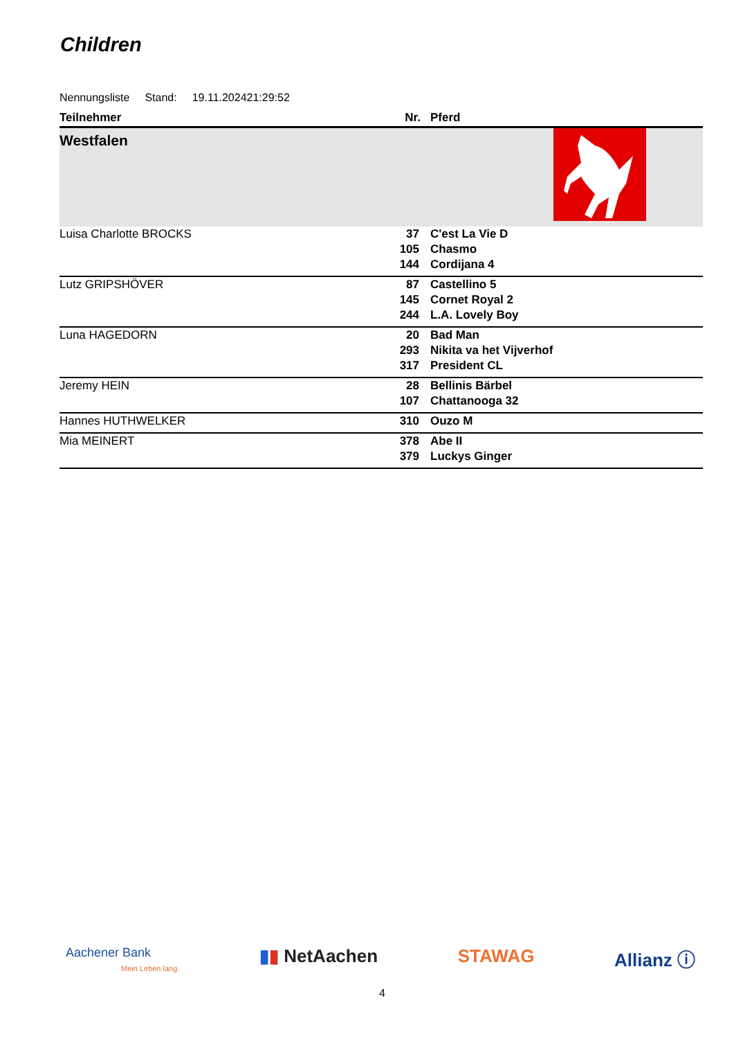Children
Nennungsliste Stand: 19.11.202421:29:52
| Teilnehmer | Nr. | Pferd |
| --- | --- | --- |
| Westfalen | | |
| Luisa Charlotte BROCKS | 37 | C'est La Vie D |
| | 105 | Chasmo |
| | 144 | Cordijana 4 |
| Lutz GRIPSHÖVER | 87 | Castellino 5 |
| | 145 | Cornet Royal 2 |
| | 244 | L.A. Lovely Boy |
| Luna HAGEDORN | 20 | Bad Man |
| | 293 | Nikita va het Vijverhof |
| | 317 | President CL |
| Jeremy HEIN | 28 | Bellinis Bärbel |
| | 107 | Chattanooga 32 |
| Hannes HUTHWELKER | 310 | Ouzo M |
| Mia MEINERT | 378 | Abe II |
| | 379 | Luckys Ginger |
Aachener Bank
Mein Leben lang.
▮▮ NetAachen STAWAG Allianz ⓘ
4